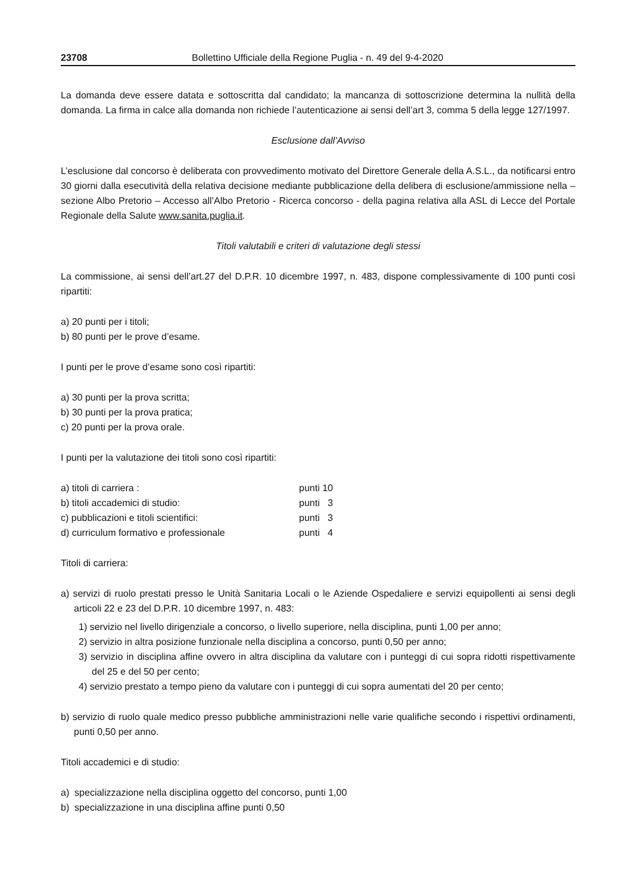23708 Bollettino Ufficiale della Regione Puglia - n. 49 del 9-4-2020
La domanda deve essere datata e sottoscritta dal candidato; la mancanza di sottoscrizione determina la nullità della domanda. La firma in calce alla domanda non richiede l’autenticazione ai sensi dell’art 3, comma 5 della legge 127/1997.
Esclusione dall’Avviso
L’esclusione dal concorso è deliberata con provvedimento motivato del Direttore Generale della A.S.L., da notificarsi entro 30 giorni dalla esecutività della relativa decisione mediante pubblicazione della delibera di esclusione/ammissione nella – sezione Albo Pretorio – Accesso all’Albo Pretorio - Ricerca concorso - della pagina relativa alla ASL di Lecce del Portale Regionale della Salute www.sanita.puglia.it.
Titoli valutabili e criteri di valutazione degli stessi
La commissione, ai sensi dell’art.27 del D.P.R. 10 dicembre 1997, n. 483, dispone complessivamente di 100 punti così ripartiti:
a) 20 punti per i titoli;
b) 80 punti per le prove d’esame.
I punti per le prove d’esame sono così ripartiti:
a) 30 punti per la prova scritta;
b) 30 punti per la prova pratica;
c) 20 punti per la prova orale.
I punti per la valutazione dei titoli sono così ripartiti:
| a) titoli di carriera : | punti 10 |
| b) titoli accademici di studio: | punti 3 |
| c) pubblicazioni e titoli scientifici: | punti 3 |
| d) curriculum formativo e professionale | punti 4 |
Titoli di carriera:
a) servizi di ruolo prestati presso le Unità Sanitaria Locali o le Aziende Ospedaliere e servizi equipollenti ai sensi degli articoli 22 e 23 del D.P.R. 10 dicembre 1997, n. 483:
1) servizio nel livello dirigenziale a concorso, o livello superiore, nella disciplina, punti 1,00 per anno;
2) servizio in altra posizione funzionale nella disciplina a concorso, punti 0,50 per anno;
3) servizio in disciplina affine ovvero in altra disciplina da valutare con i punteggi di cui sopra ridotti rispettivamente del 25 e del 50 per cento;
4) servizio prestato a tempo pieno da valutare con i punteggi di cui sopra aumentati del 20 per cento;
b) servizio di ruolo quale medico presso pubbliche amministrazioni nelle varie qualifiche secondo i rispettivi ordinamenti, punti 0,50 per anno.
Titoli accademici e di studio:
a) specializzazione nella disciplina oggetto del concorso, punti 1,00
b) specializzazione in una disciplina affine punti 0,50